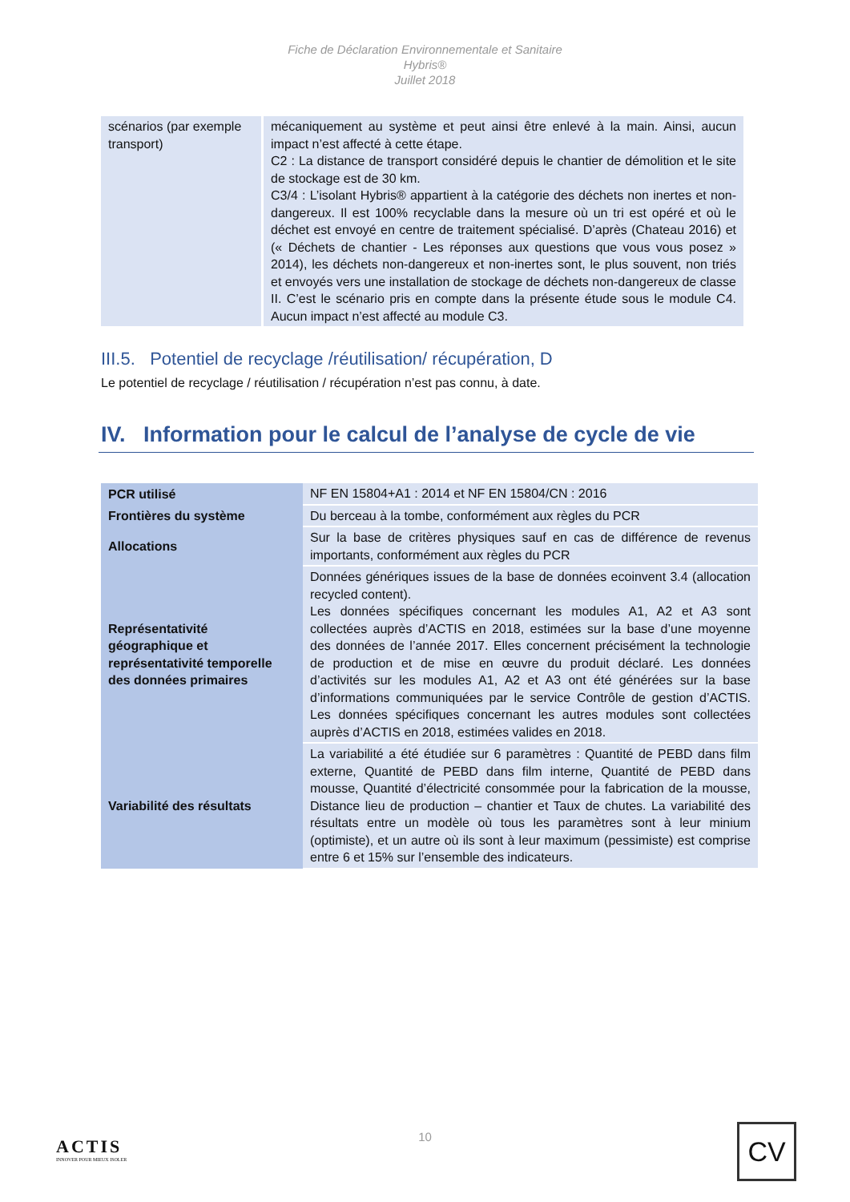Fiche de Déclaration Environnementale et Sanitaire
Hybris®
Juillet 2018
| scénarios (par exemple transport) | mécaniquement au système et peut ainsi être enlevé à la main. Ainsi, aucun impact n’est affecté à cette étape. C2 : La distance de transport considéré depuis le chantier de démolition et le site de stockage est de 30 km. C3/4 : L’isolant Hybris® appartient à la catégorie des déchets non inertes et non-dangereux. Il est 100% recyclable dans la mesure où un tri est opéré et où le déchet est envoyé en centre de traitement spécialisé. D’après (Chateau 2016) et (« Déchets de chantier - Les réponses aux questions que vous vous posez » 2014), les déchets non-dangereux et non-inertes sont, le plus souvent, non triés et envoyés vers une installation de stockage de déchets non-dangereux de classe II. C’est le scénario pris en compte dans la présente étude sous le module C4. Aucun impact n’est affecté au module C3. |
III.5. Potentiel de recyclage /réutilisation/ récupération, D
Le potentiel de recyclage / réutilisation / récupération n’est pas connu, à date.
IV. Information pour le calcul de l’analyse de cycle de vie
| PCR utilisé | NF EN 15804+A1 : 2014 et NF EN 15804/CN : 2016 |
| Frontières du système | Du berceau à la tombe, conformément aux règles du PCR |
| Allocations | Sur la base de critères physiques sauf en cas de différence de revenus importants, conformément aux règles du PCR |
| Représentativité géographique et représentativité temporelle des données primaires | Données génériques issues de la base de données ecoinvent 3.4 (allocation recycled content). Les données spécifiques concernant les modules A1, A2 et A3 sont collectées auprès d’ACTIS en 2018, estimées sur la base d’une moyenne des données de l’année 2017. Elles concernent précisément la technologie de production et de mise en œuvre du produit déclaré. Les données d’activités sur les modules A1, A2 et A3 ont été générées sur la base d’informations communiquées par le service Contrôle de gestion d’ACTIS. Les données spécifiques concernant les autres modules sont collectées auprès d’ACTIS en 2018, estimées valides en 2018. |
| Variabilité des résultats | La variabilité a été étudiée sur 6 paramètres : Quantité de PEBD dans film externe, Quantité de PEBD dans film interne, Quantité de PEBD dans mousse, Quantité d’électricité consommée pour la fabrication de la mousse, Distance lieu de production – chantier et Taux de chutes. La variabilité des résultats entre un modèle où tous les paramètres sont à leur minium (optimiste), et un autre où ils sont à leur maximum (pessimiste) est comprise entre 6 et 15% sur l’ensemble des indicateurs. |
ACTIS
INNOVER POUR MIEUX ISOLER
10
CV